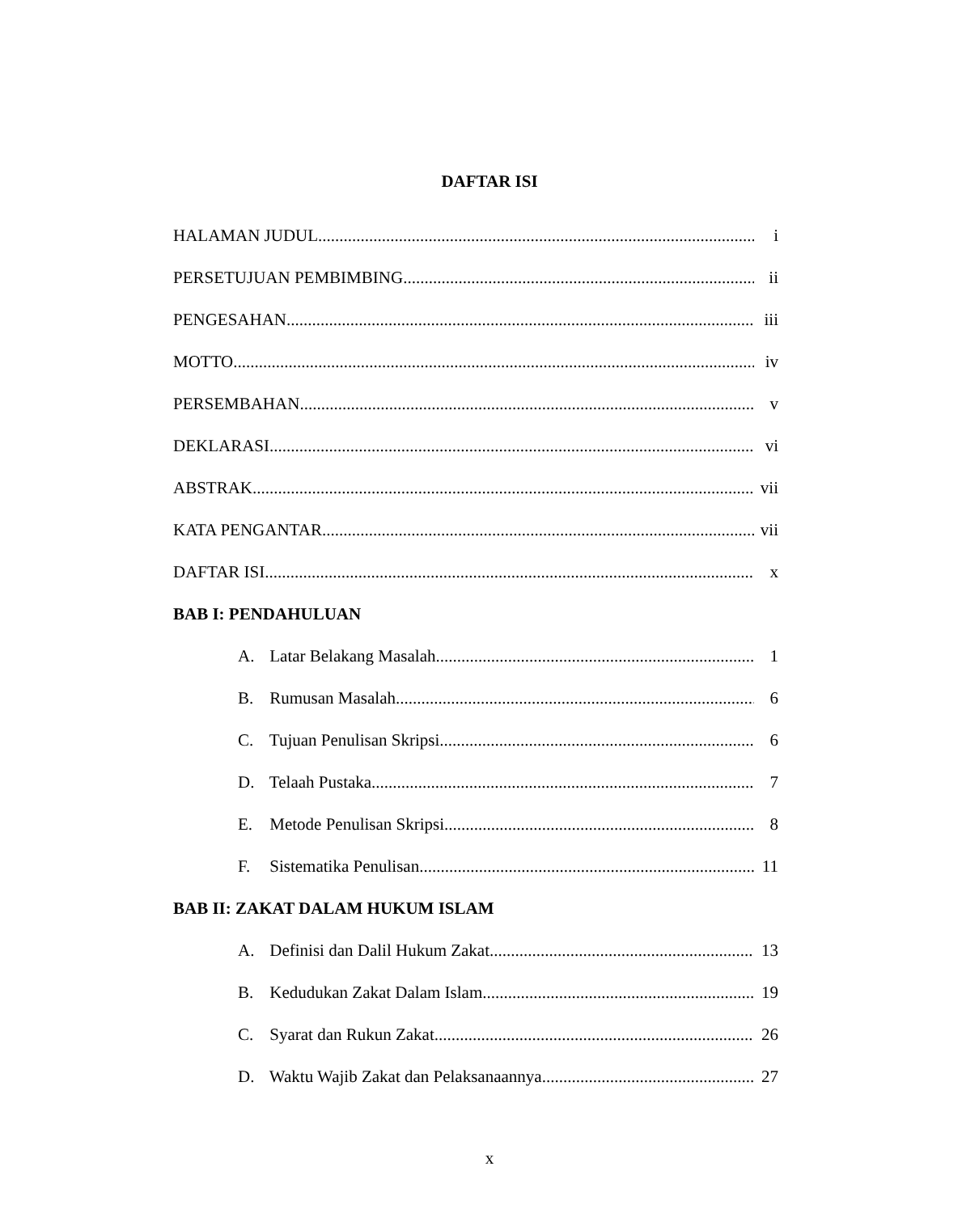DAFTAR ISI
HALAMAN JUDUL i
PERSETUJUAN PEMBIMBING ii
PENGESAHAN iii
MOTTO iv
PERSEMBAHAN v
DEKLARASI vi
ABSTRAK vii
KATA PENGANTAR vii
DAFTAR ISI x
BAB I: PENDAHULUAN
A. Latar Belakang Masalah 1
B. Rumusan Masalah 6
C. Tujuan Penulisan Skripsi 6
D. Telaah Pustaka 7
E. Metode Penulisan Skripsi 8
F. Sistematika Penulisan 11
BAB II: ZAKAT DALAM HUKUM ISLAM
A. Definisi dan Dalil Hukum Zakat 13
B. Kedudukan Zakat Dalam Islam 19
C. Syarat dan Rukun Zakat 26
D. Waktu Wajib Zakat dan Pelaksanaannya 27
x